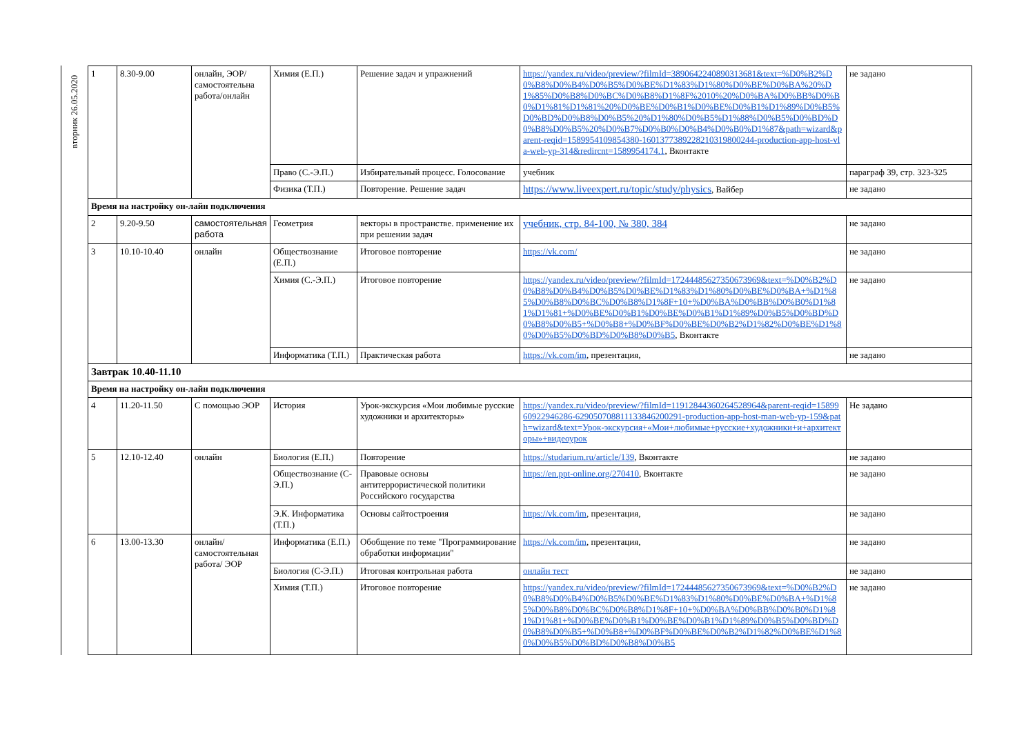вторник 26.05.2020
| 1 | 8.30-9.00 | онлайн, ЭОР/ самостоятельна работа/онлайн | Химия (Е.П.) | Решение задач и упражнений | https://yandex.ru/video/preview/?filmId=3890642240890313681&text=%D0%B2%D0%B8%D0%B4%D0%B5%D0%BE%D1%83%D1%80%D0%BE%D0%BA%20%D1%85%D0%B8%D0%BC%D0%B8%D1%8F%2010%20%D0%BA%D0%BB%D0%B0%D1%81%D1%81%20%D0%BE%D0%B1%D0%BE%D0%B1%D1%89%D0%B5%D0%BD%D0%B8%D0%B5%20%D1%80%D0%B5%D1%88%D0%B5%D0%BD%D0%B8%D0%B5%20%D0%B7%D0%B0%D0%B4%D0%B0%D1%87&path=wizard&parent-reqid=1589954109854380-1601377389228210319800244-production-app-host-vla-web-yp-314&redircnt=1589954174.1 , Вконтакте | не задано |
| | | | Право (С.-Э.П.) | Избирательный процесс. Голосование | учебник | параграф 39, стр. 323-325 |
| | | | Физика (Т.П.) | Повторение. Решение задач | https://www.liveexpert.ru/topic/study/physics , Вайбер | не задано |
| Время на настройку он-лайн подключения | | | | | | |
| 2 | 9.20-9.50 | самостоятельная работа | Геометрия | векторы в пространстве. применение их при решении задач | учебник, стр. 84-100, № 380, 384 | не задано |
| 3 | 10.10-10.40 | онлайн | Обществознание (Е.П.) | Итоговое повторение | https://vk.com/ | не задано |
| | | | Химия (С.-Э.П.) | Итоговое повторение | https://yandex.ru/video/preview/?filmId=17244485627350673969&text=%D0%B2%D0%B8%D0%B4%D0%B5%D0%BE%D1%83%D1%80%D0%BE%D0%BA+%D1%85%D0%B8%D0%BC%D0%B8%D1%8F+10+%D0%BA%D0%BB%D0%B0%D1%81%D1%81+%D0%BE%D0%B1%D0%BE%D0%B1%D1%89%D0%B5%D0%BD%D0%B8%D0%B5+%D0%B8+%D0%BF%D0%BE%D0%B2%D1%82%D0%BE%D1%80%D0%B5%D0%BD%D0%B8%D0%B5 , Вконтакте | не задано |
| | | | Информатика (Т.П.) | Практическая работа | https://vk.com/im , презентация, | не задано |
| Завтрак 10.40-11.10 | | | | | | |
| Время на настройку он-лайн подключения | | | | | | |
| 4 | 11.20-11.50 | С помощью ЭОР | История | Урок-экскурсия «Мои любимые русские художники и архитекторы» | https://yandex.ru/video/preview/?filmId=11912844360264528964&parent-reqid=1589960922946286-629050708811133846200291-production-app-host-man-web-yp-159&path=wizard&text=Урок-экскурсия+«Мои+любимые+русские+художники+и+архитекторы»+видеоурок | Не задано |
| 5 | 12.10-12.40 | онлайн | Биология (Е.П.) | Повторение | https://studarium.ru/article/139 , Вконтакте | не задано |
| | | | Обществознание (С-Э.П.) | Правовые основы антитеррористической политики Российского государства | https://en.ppt-online.org/270410 , Вконтакте | не задано |
| | | | Э.К. Информатика (Т.П.) | Основы сайтостроения | https://vk.com/im , презентация, | не задано |
| 6 | 13.00-13.30 | онлайн/самостоятельная работа/ ЭОР | Информатика (Е.П.) | Обобщение по теме "Программирование обработки информации" | https://vk.com/im , презентация, | не задано |
| | | | Биология (С-Э.П.) | Итоговая контрольная работа | онлайн тест | не задано |
| | | | Химия (Т.П.) | Итоговое повторение | https://yandex.ru/video/preview/?filmId=17244485627350673969&text=%D0%B2%D0%B8%D0%B4%D0%B5%D0%BE%D1%83%D1%80%D0%BE%D0%BA+%D1%85%D0%B8%D0%BC%D0%B8%D1%8F+10+%D0%BA%D0%BB%D0%B0%D1%81%D1%81+%D0%BE%D0%B1%D0%BE%D0%B1%D1%89%D0%B5%D0%BD%D0%B8%D0%B5+%D0%B8+%D0%BF%D0%BE%D0%B2%D1%82%D0%BE%D1%80%D0%B5%D0%BD%D0%B8%D0%B5 | не задано |